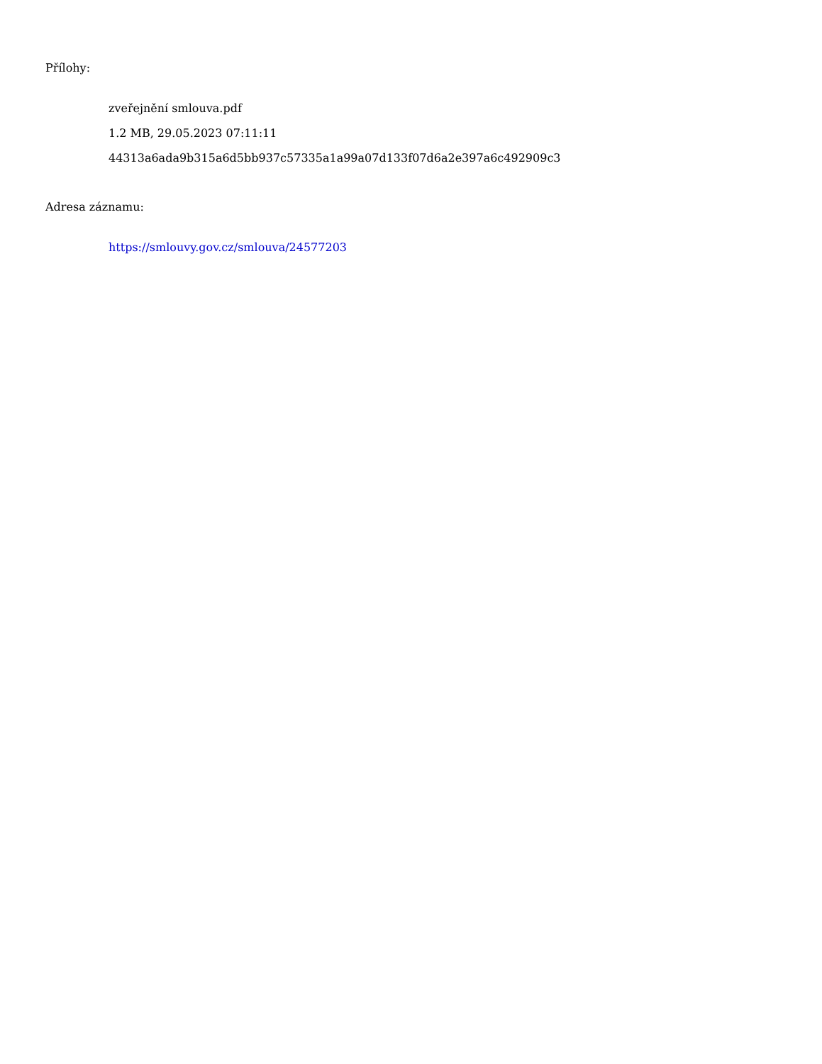Přílohy:
zveřejnění smlouva.pdf
1.2 MB, 29.05.2023 07:11:11
44313a6ada9b315a6d5bb937c57335a1a99a07d133f07d6a2e397a6c492909c3
Adresa záznamu:
https://smlouvy.gov.cz/smlouva/24577203